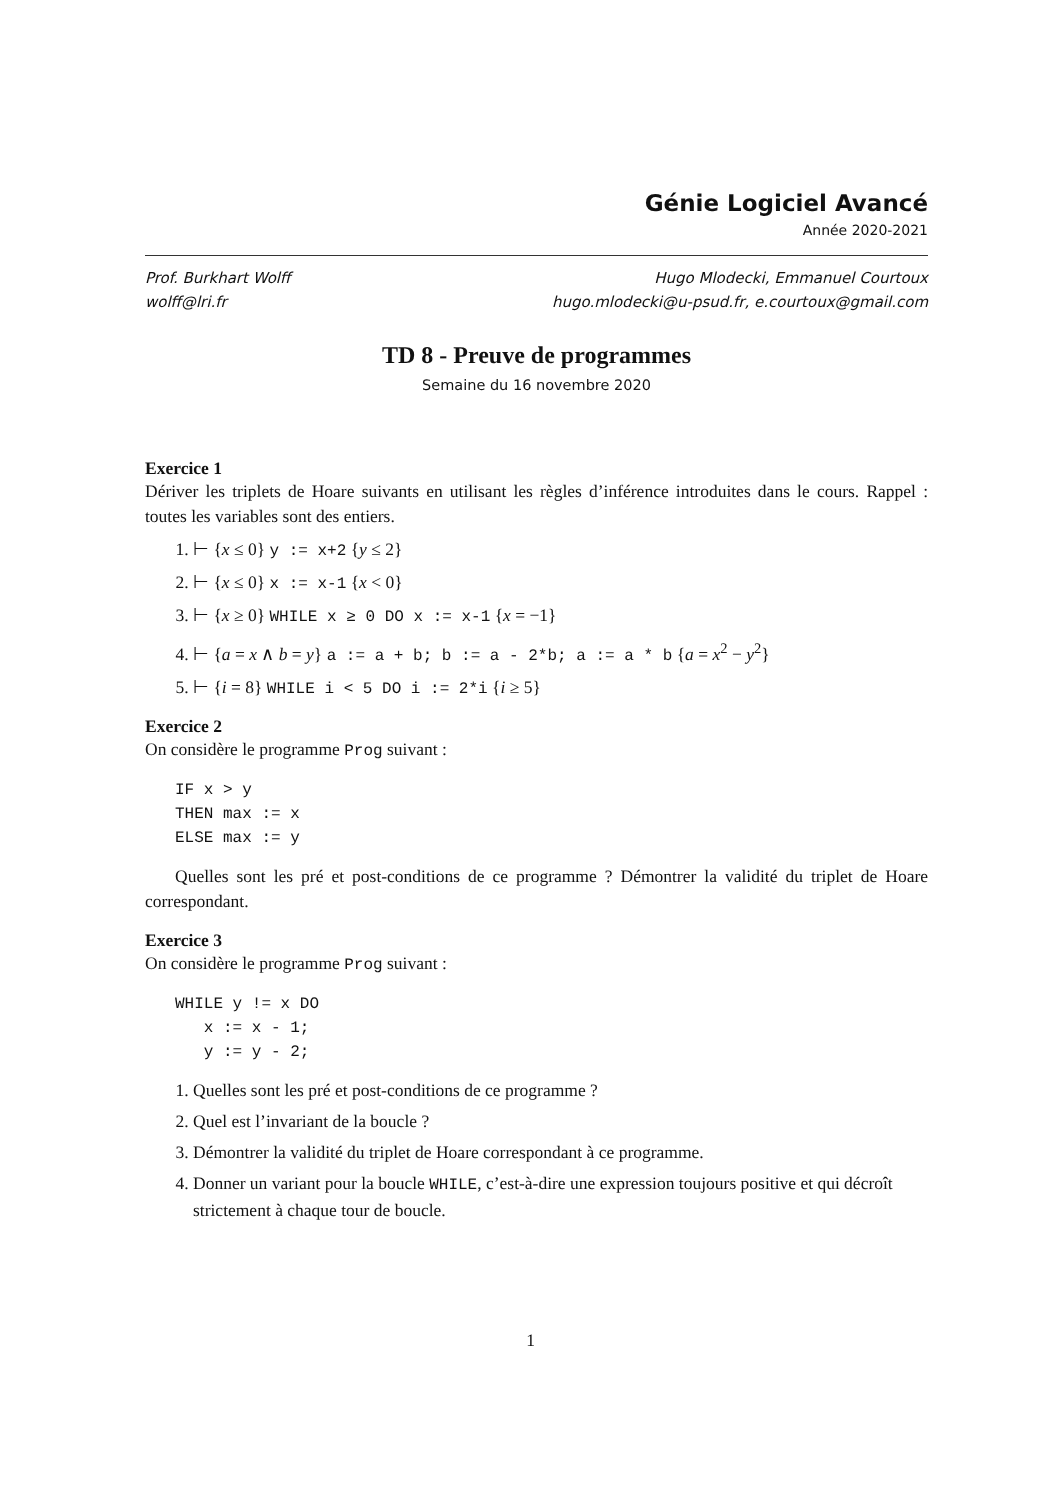Génie Logiciel Avancé
Année 2020-2021
Prof. Burkhart Wolff
wolff@lri.fr
Hugo Mlodecki, Emmanuel Courtoux
hugo.mlodecki@u-psud.fr, e.courtoux@gmail.com
TD 8 - Preuve de programmes
Semaine du 16 novembre 2020
Exercice 1
Dériver les triplets de Hoare suivants en utilisant les règles d’inférence introduites dans le cours. Rappel : toutes les variables sont des entiers.
1. ⊢ {x ≤ 0} y := x+2 {y ≤ 2}
2. ⊢ {x ≤ 0} x := x-1 {x < 0}
3. ⊢ {x ≥ 0} WHILE x ≥ 0 DO x := x-1 {x = −1}
4. ⊢ {a = x ∧ b = y} a := a + b; b := a - 2*b; a := a * b {a = x<sup>2</sup> − y<sup>2</sup>}
5. ⊢ {i = 8} WHILE i < 5 DO i := 2*i {i ≥ 5}
Exercice 2
On considère le programme Prog suivant :
IF x > y
THEN max := x
ELSE max := y
Quelles sont les pré et post-conditions de ce programme ? Démontrer la validité du triplet de Hoare correspondant.
Exercice 3
On considère le programme Prog suivant :
WHILE y != x DO
   x := x - 1;
   y := y - 2;
1. Quelles sont les pré et post-conditions de ce programme ?
2. Quel est l’invariant de la boucle ?
3. Démontrer la validité du triplet de Hoare correspondant à ce programme.
4. Donner un variant pour la boucle WHILE, c’est-à-dire une expression toujours positive et qui décroît strictement à chaque tour de boucle.
1